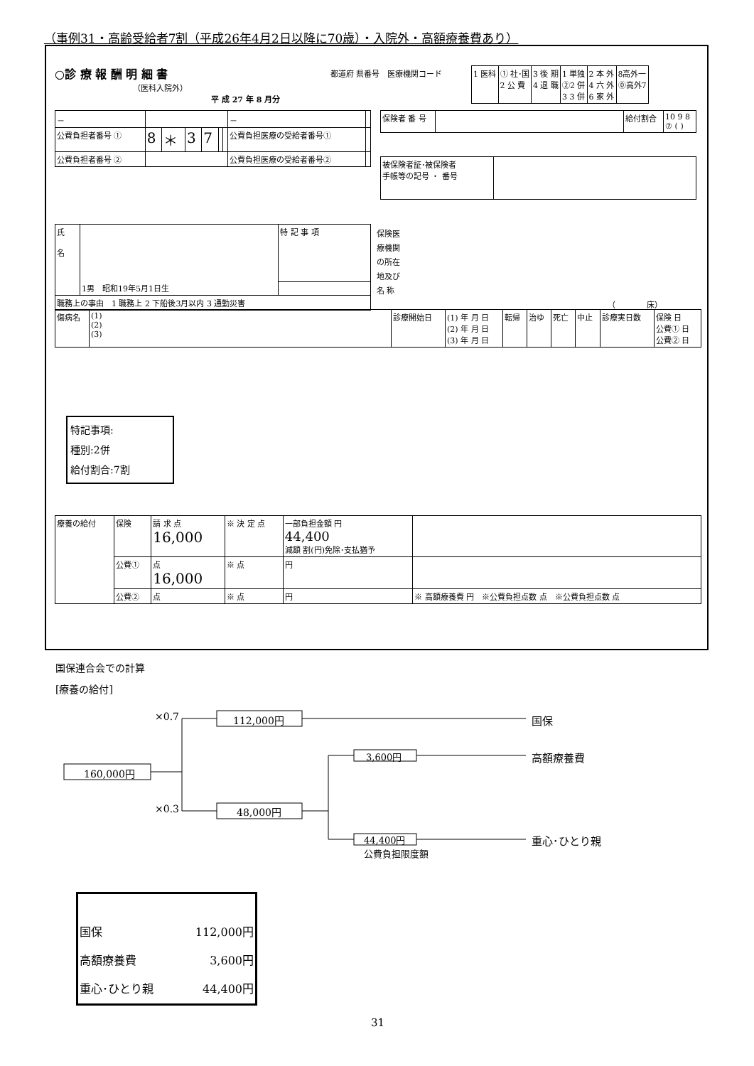（事例31・高齢受給者7割（平成26年4月2日以降に70歳）・入院外・高額療養費あり）
○診 療 報 酬 明 細 書
（医科入院外）
平 成 27 年 8 月分
都道府 県番号　医療機関コード
| 1 医科 | ① 社･国 2 公 費 | 3 後 期 4 退 職 | 1 単独 ②2 併 3 3 併 | 2 本 外 4 六 外 6 家 外 | 8高外一 ⓪高外7 |
| － | | | | | | | － | |
| 公費負担者番号 ① | 8 | ＊ | 3 | 7 | | | 公費負担医療の受給者番号① | |
| 公費負担者番号 ② | | | | | | | 公費負担医療の受給者番号② | |
| 保険者 番 号 | | 給付割合 | 10 9 8 ⑦ ( ) |
| 被保険者証･被保険者 手帳等の記号 ・ 番号 | |
| 氏 名 | 1男 昭和19年5月1日生 | 特 記 事 項 |
| 職務上の事由 1 職務上 2 下船後3月以内 3 通勤災害 | | |
保険医
療機関
の所在
地及び
名 称
（　　　　床）
| 傷病名 | (1) (2) (3) | 診療開始日 | (1) 年 月 日 (2) 年 月 日 (3) 年 月 日 | 転帰 | 治ゆ | 死亡 | 中止 | 診療実日数 | 保険 日 公費① 日 公費② 日 |
特記事項:
種別:2併
給付割合:7割
| 療養の給付 | 保険 | 請 求 点 16,000 | ※ 決 定 点 | 一部負担金額 円 44,400 減額 割(円)免除･支払猶予 | |
| | 公費① | 点 16,000 | ※ 点 | 円 | |
| | 公費② | 点 | ※ 点 | 円 | ※ 高額療養費 円 ※公費負担点数 点 ※公費負担点数 点 |
国保連合会での計算
[療養の給付]
×0.7 112,000円 国保
160,000円
3,600円 高額療養費
×0.3 48,000円
44,400円
公費負担限度額
重心･ひとり親
| 国保 | 112,000円 |
| 高額療養費 | 3,600円 |
| 重心･ひとり親 | 44,400円 |
31